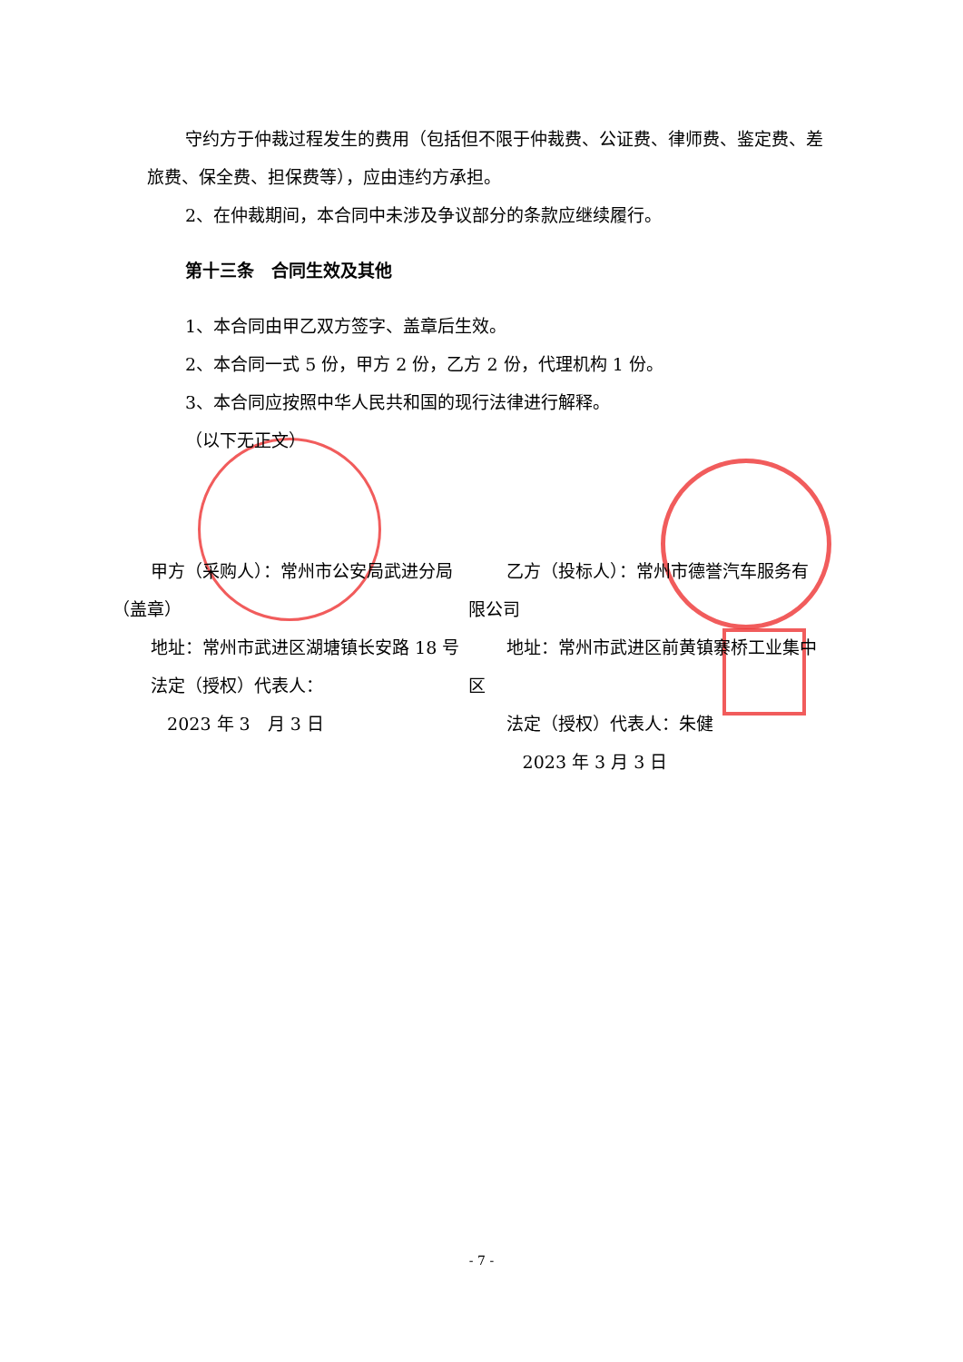守约方于仲裁过程发生的费用（包括但不限于仲裁费、公证费、律师费、鉴定费、差旅费、保全费、担保费等），应由违约方承担。
2、在仲裁期间，本合同中未涉及争议部分的条款应继续履行。
第十三条　合同生效及其他
1、本合同由甲乙双方签字、盖章后生效。
2、本合同一式 5 份，甲方 2 份，乙方 2 份，代理机构 1 份。
3、本合同应按照中华人民共和国的现行法律进行解释。
（以下无正文）
甲方（采购人）：常州市公安局武进分局（盖章）
地址：常州市武进区湖塘镇长安路 18 号
法定（授权）代表人：
2023 年 3　月 3 日
乙方（投标人）：常州市德誉汽车服务有限公司
地址：常州市武进区前黄镇寨桥工业集中区
法定（授权）代表人：朱健
2023 年 3 月 3 日
- 7 -